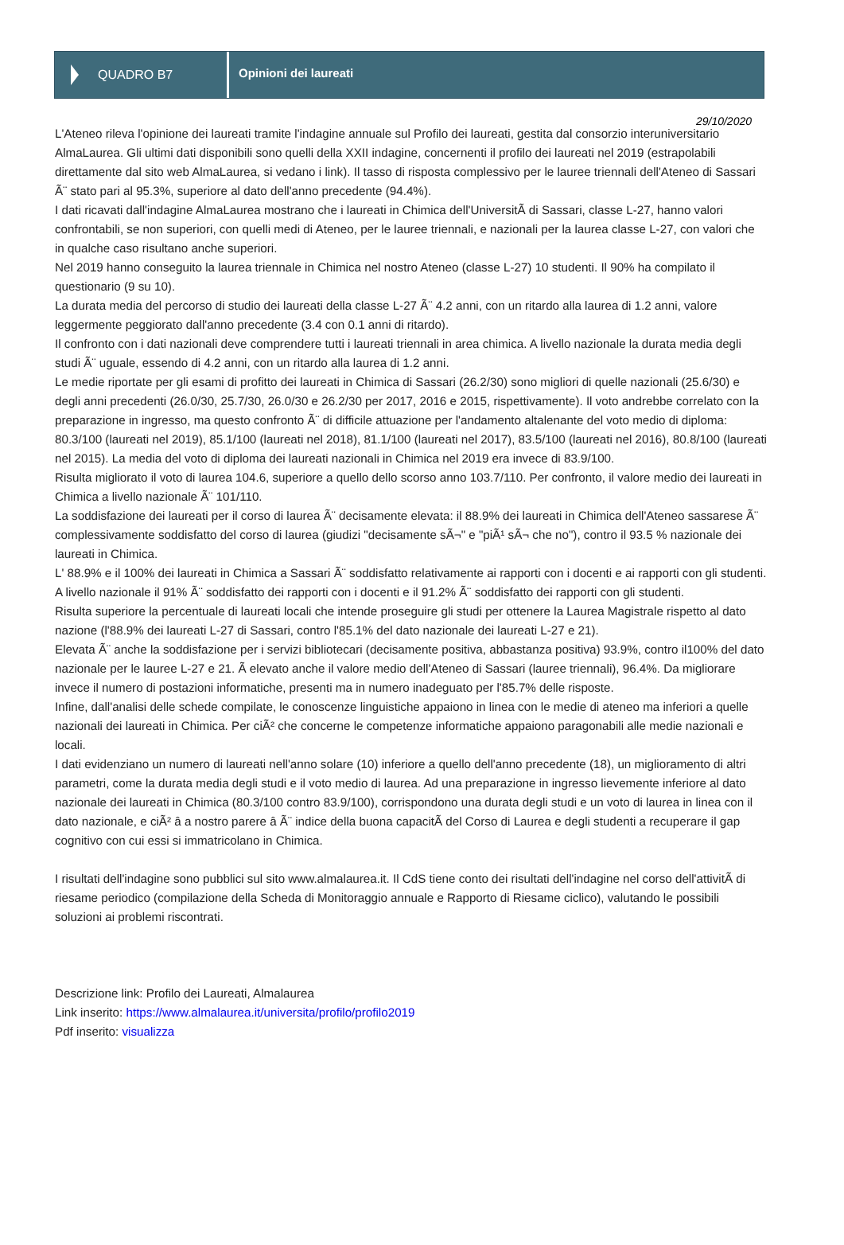QUADRO B7
Opinioni dei laureati
29/10/2020
L'Ateneo rileva l'opinione dei laureati tramite l'indagine annuale sul Profilo dei laureati, gestita dal consorzio interuniversitario AlmaLaurea. Gli ultimi dati disponibili sono quelli della XXII indagine, concernenti il profilo dei laureati nel 2019 (estrapolabili direttamente dal sito web AlmaLaurea, si vedano i link). Il tasso di risposta complessivo per le lauree triennali dell'Ateneo di Sassari Ã¨ stato pari al 95.3%, superiore al dato dell'anno precedente (94.4%).
I dati ricavati dall'indagine AlmaLaurea mostrano che i laureati in Chimica dell'UniversitÃ di Sassari, classe L-27, hanno valori confrontabili, se non superiori, con quelli medi di Ateneo, per le lauree triennali, e nazionali per la laurea classe L-27, con valori che in qualche caso risultano anche superiori.
Nel 2019 hanno conseguito la laurea triennale in Chimica nel nostro Ateneo (classe L-27) 10 studenti. Il 90% ha compilato il questionario (9 su 10).
La durata media del percorso di studio dei laureati della classe L-27 Ã¨ 4.2 anni, con un ritardo alla laurea di 1.2 anni, valore leggermente peggiorato dall'anno precedente (3.4 con 0.1 anni di ritardo).
Il confronto con i dati nazionali deve comprendere tutti i laureati triennali in area chimica. A livello nazionale la durata media degli studi Ã¨ uguale, essendo di 4.2 anni, con un ritardo alla laurea di 1.2 anni.
Le medie riportate per gli esami di profitto dei laureati in Chimica di Sassari (26.2/30) sono migliori di quelle nazionali (25.6/30) e degli anni precedenti (26.0/30, 25.7/30, 26.0/30 e 26.2/30 per 2017, 2016 e 2015, rispettivamente). Il voto andrebbe correlato con la preparazione in ingresso, ma questo confronto Ã¨ di difficile attuazione per l'andamento altalenante del voto medio di diploma: 80.3/100 (laureati nel 2019), 85.1/100 (laureati nel 2018), 81.1/100 (laureati nel 2017), 83.5/100 (laureati nel 2016), 80.8/100 (laureati nel 2015). La media del voto di diploma dei laureati nazionali in Chimica nel 2019 era invece di 83.9/100.
Risulta migliorato il voto di laurea 104.6, superiore a quello dello scorso anno 103.7/110. Per confronto, il valore medio dei laureati in Chimica a livello nazionale Ã¨ 101/110.
La soddisfazione dei laureati per il corso di laurea Ã¨ decisamente elevata: il 88.9% dei laureati in Chimica dell'Ateneo sassarese Ã¨ complessivamente soddisfatto del corso di laurea (giudizi "decisamente sÃ¬" e "piÃ¹ sÃ¬ che no"), contro il 93.5 % nazionale dei laureati in Chimica.
L' 88.9% e il 100% dei laureati in Chimica a Sassari Ã¨ soddisfatto relativamente ai rapporti con i docenti e ai rapporti con gli studenti. A livello nazionale il 91% Ã¨ soddisfatto dei rapporti con i docenti e il 91.2% Ã¨ soddisfatto dei rapporti con gli studenti.
Risulta superiore la percentuale di laureati locali che intende proseguire gli studi per ottenere la Laurea Magistrale rispetto al dato nazione (l'88.9% dei laureati L-27 di Sassari, contro l'85.1% del dato nazionale dei laureati L-27 e 21).
Elevata Ã¨ anche la soddisfazione per i servizi bibliotecari (decisamente positiva, abbastanza positiva) 93.9%, contro il100% del dato nazionale per le lauree L-27 e 21. Ã elevato anche il valore medio dell'Ateneo di Sassari (lauree triennali), 96.4%. Da migliorare invece il numero di postazioni informatiche, presenti ma in numero inadeguato per l'85.7% delle risposte.
Infine, dall'analisi delle schede compilate, le conoscenze linguistiche appaiono in linea con le medie di ateneo ma inferiori a quelle nazionali dei laureati in Chimica. Per ciÃ² che concerne le competenze informatiche appaiono paragonabili alle medie nazionali e locali.
I dati evidenziano un numero di laureati nell'anno solare (10) inferiore a quello dell'anno precedente (18), un miglioramento di altri parametri, come la durata media degli studi e il voto medio di laurea. Ad una preparazione in ingresso lievemente inferiore al dato nazionale dei laureati in Chimica (80.3/100 contro 83.9/100), corrispondono una durata degli studi e un voto di laurea in linea con il dato nazionale, e ciÃ² â a nostro parere â Ã¨ indice della buona capacitÃ del Corso di Laurea e degli studenti a recuperare il gap cognitivo con cui essi si immatricolano in Chimica.
I risultati dell'indagine sono pubblici sul sito www.almalaurea.it. Il CdS tiene conto dei risultati dell'indagine nel corso dell'attivitÃ di riesame periodico (compilazione della Scheda di Monitoraggio annuale e Rapporto di Riesame ciclico), valutando le possibili soluzioni ai problemi riscontrati.
Descrizione link: Profilo dei Laureati, Almalaurea
Link inserito: https://www.almalaurea.it/universita/profilo/profilo2019
Pdf inserito: visualizza